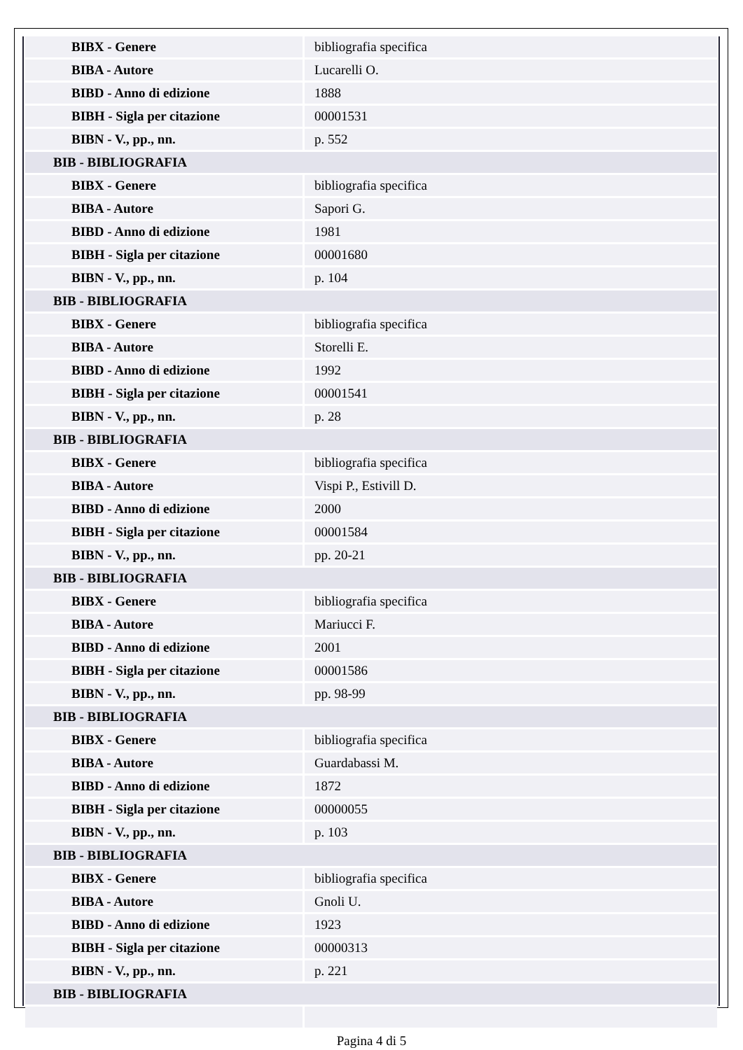| BIBX - Genere | bibliografia specifica |
| BIBA - Autore | Lucarelli O. |
| BIBD - Anno di edizione | 1888 |
| BIBH - Sigla per citazione | 00001531 |
| BIBN - V., pp., nn. | p. 552 |
| BIB - BIBLIOGRAFIA | |
| BIBX - Genere | bibliografia specifica |
| BIBA - Autore | Sapori G. |
| BIBD - Anno di edizione | 1981 |
| BIBH - Sigla per citazione | 00001680 |
| BIBN - V., pp., nn. | p. 104 |
| BIB - BIBLIOGRAFIA | |
| BIBX - Genere | bibliografia specifica |
| BIBA - Autore | Storelli E. |
| BIBD - Anno di edizione | 1992 |
| BIBH - Sigla per citazione | 00001541 |
| BIBN - V., pp., nn. | p. 28 |
| BIB - BIBLIOGRAFIA | |
| BIBX - Genere | bibliografia specifica |
| BIBA - Autore | Vispi P., Estivill D. |
| BIBD - Anno di edizione | 2000 |
| BIBH - Sigla per citazione | 00001584 |
| BIBN - V., pp., nn. | pp. 20-21 |
| BIB - BIBLIOGRAFIA | |
| BIBX - Genere | bibliografia specifica |
| BIBA - Autore | Mariucci F. |
| BIBD - Anno di edizione | 2001 |
| BIBH - Sigla per citazione | 00001586 |
| BIBN - V., pp., nn. | pp. 98-99 |
| BIB - BIBLIOGRAFIA | |
| BIBX - Genere | bibliografia specifica |
| BIBA - Autore | Guardabassi M. |
| BIBD - Anno di edizione | 1872 |
| BIBH - Sigla per citazione | 00000055 |
| BIBN - V., pp., nn. | p. 103 |
| BIB - BIBLIOGRAFIA | |
| BIBX - Genere | bibliografia specifica |
| BIBA - Autore | Gnoli U. |
| BIBD - Anno di edizione | 1923 |
| BIBH - Sigla per citazione | 00000313 |
| BIBN - V., pp., nn. | p. 221 |
| BIB - BIBLIOGRAFIA | |
Pagina 4 di 5